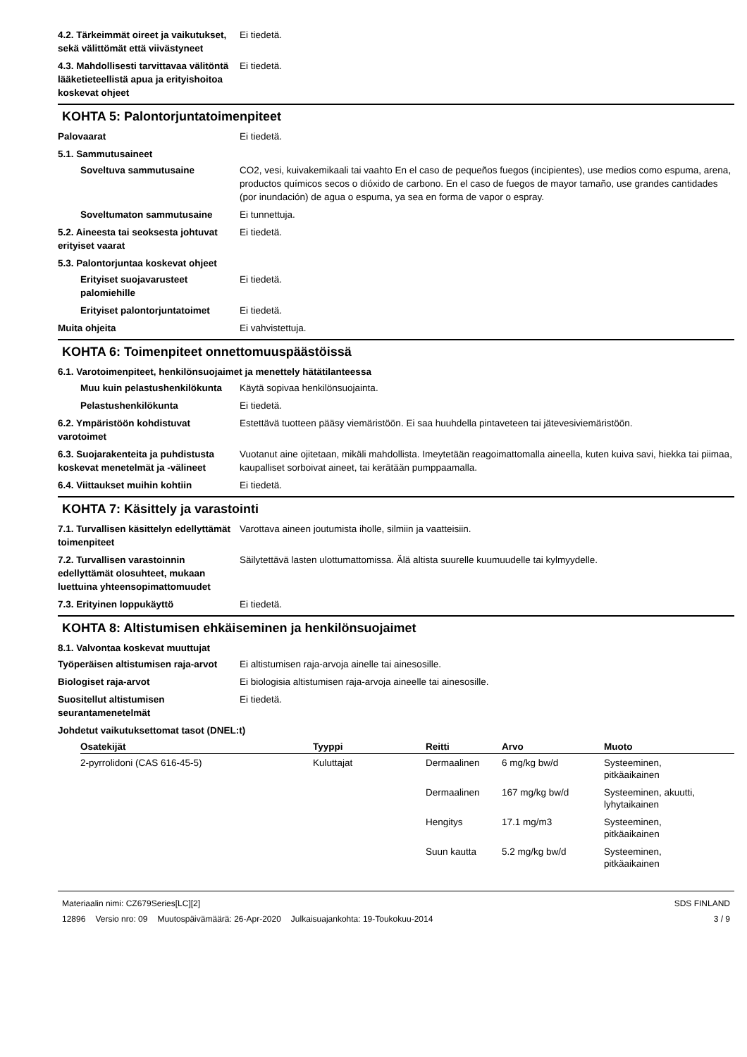4.2. Tärkeimmät oireet ja vaikutukset, sekä välittömät että viivästyneet
Ei tiedetä.
4.3. Mahdollisesti tarvittavaa välitöntä lääketieteellistä apua ja erityishoitoa koskevat ohjeet
Ei tiedetä.
KOHTA 5: Palontorjuntatoimenpiteet
Palovaarat Ei tiedetä.
5.1. Sammutusaineet
Soveltuva sammutusaine CO2, vesi, kuivakemikaali tai vaahto En el caso de pequeños fuegos (incipientes), use medios como espuma, arena, productos químicos secos o dióxido de carbono. En el caso de fuegos de mayor tamaño, use grandes cantidades (por inundación) de agua o espuma, ya sea en forma de vapor o espray.
Soveltumaton sammutusaine Ei tunnettuja.
5.2. Aineesta tai seoksesta johtuvat erityiset vaarat
Ei tiedetä.
5.3. Palontorjuntaa koskevat ohjeet
Erityiset suojavarusteet palomiehille
Ei tiedetä.
Erityiset palontorjuntatoimet
Ei tiedetä.
Muita ohjeita Ei vahvistettuja.
KOHTA 6: Toimenpiteet onnettomuuspäästöissä
6.1. Varotoimenpiteet, henkilönsuojaimet ja menettely hätätilanteessa
Muu kuin pelastushenkilökunta
Käytä sopivaa henkilönsuojainta.
Pelastushenkilökunta Ei tiedetä.
6.2. Ympäristöön kohdistuvat varotoimet
Estettävä tuotteen pääsy viemäristöön. Ei saa huuhdella pintaveteen tai jätevesiviemäristöön.
6.3. Suojarakenteita ja puhdistusta koskevat menetelmät ja -välineet
Vuotanut aine ojitetaan, mikäli mahdollista. Imeytetään reagoimattomalla aineella, kuten kuiva savi, hiekka tai piimaa, kaupalliset sorboivat aineet, tai kerätään pumppaamalla.
6.4. Viittaukset muihin kohtiin Ei tiedetä.
KOHTA 7: Käsittely ja varastointi
7.1. Turvallisen käsittelyn edellyttämät toimenpiteet
Varottava aineen joutumista iholle, silmiin ja vaatteisiin.
7.2. Turvallisen varastoinnin edellyttämät olosuhteet, mukaan luettuina yhteensopimattomuudet
Säilytettävä lasten ulottumattomissa. Älä altista suurelle kuumuudelle tai kylmyydelle.
7.3. Erityinen loppukäyttö Ei tiedetä.
KOHTA 8: Altistumisen ehkäiseminen ja henkilönsuojaimet
8.1. Valvontaa koskevat muuttujat
Työperäisen altistumisen raja-arvot
Ei altistumisen raja-arvoja ainelle tai ainesosille.
Biologiset raja-arvot Ei biologisia altistumisen raja-arvoja aineelle tai ainesosille.
Suositellut altistumisen seurantamenetelmät
Ei tiedetä.
Johdetut vaikutuksettomat tasot (DNEL:t)
| Osatekijät | Tyyppi | Reitti | Arvo | Muoto |
| --- | --- | --- | --- | --- |
| 2-pyrrolidoni (CAS 616-45-5) | Kuluttajat | Dermaalinen | 6 mg/kg bw/d | Systeeminen, pitkäaikainen |
| | | Dermaalinen | 167 mg/kg bw/d | Systeeminen, akuutti, lyhytaikainen |
| | | Hengitys | 17.1 mg/m3 | Systeeminen, pitkäaikainen |
| | | Suun kautta | 5.2 mg/kg bw/d | Systeeminen, pitkäaikainen |
Materiaalin nimi: CZ679Series[LC][2]
12896 Versio nro: 09 Muutospäivämäärä: 26-Apr-2020 Julkaisuajankohta: 19-Toukokuu-2014
SDS FINLAND
3 / 9